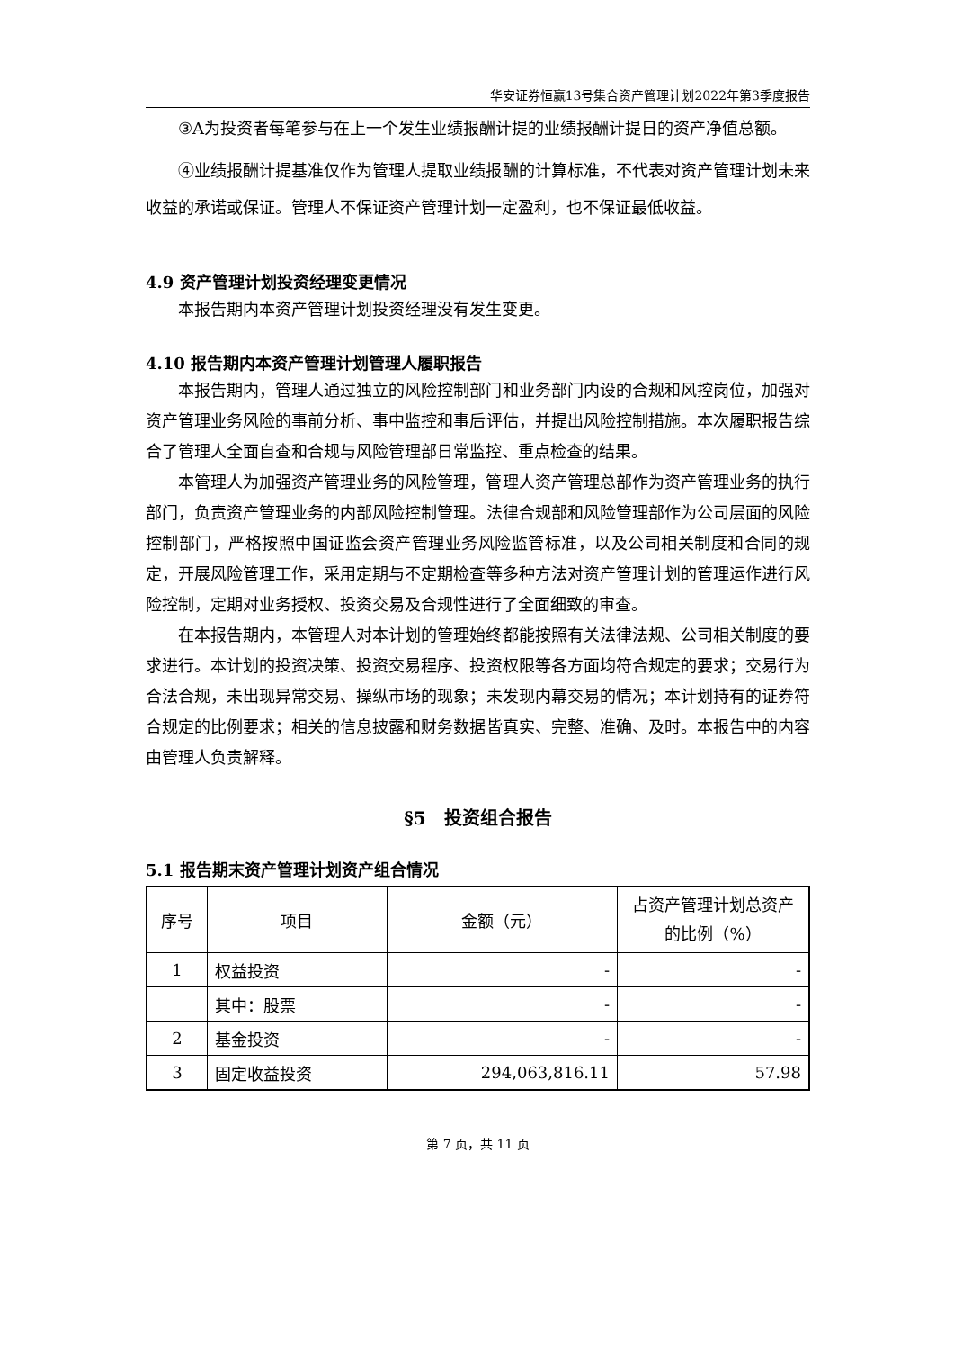华安证券恒赢13号集合资产管理计划2022年第3季度报告
③A为投资者每笔参与在上一个发生业绩报酬计提的业绩报酬计提日的资产净值总额。
④业绩报酬计提基准仅作为管理人提取业绩报酬的计算标准，不代表对资产管理计划未来收益的承诺或保证。管理人不保证资产管理计划一定盈利，也不保证最低收益。
4.9 资产管理计划投资经理变更情况
本报告期内本资产管理计划投资经理没有发生变更。
4.10 报告期内本资产管理计划管理人履职报告
本报告期内，管理人通过独立的风险控制部门和业务部门内设的合规和风控岗位，加强对资产管理业务风险的事前分析、事中监控和事后评估，并提出风险控制措施。本次履职报告综合了管理人全面自查和合规与风险管理部日常监控、重点检查的结果。
本管理人为加强资产管理业务的风险管理，管理人资产管理总部作为资产管理业务的执行部门，负责资产管理业务的内部风险控制管理。法律合规部和风险管理部作为公司层面的风险控制部门，严格按照中国证监会资产管理业务风险监管标准，以及公司相关制度和合同的规定，开展风险管理工作，采用定期与不定期检查等多种方法对资产管理计划的管理运作进行风险控制，定期对业务授权、投资交易及合规性进行了全面细致的审查。
在本报告期内，本管理人对本计划的管理始终都能按照有关法律法规、公司相关制度的要求进行。本计划的投资决策、投资交易程序、投资权限等各方面均符合规定的要求；交易行为合法合规，未出现异常交易、操纵市场的现象；未发现内幕交易的情况；本计划持有的证券符合规定的比例要求；相关的信息披露和财务数据皆真实、完整、准确、及时。本报告中的内容由管理人负责解释。
§5　投资组合报告
5.1 报告期末资产管理计划资产组合情况
| 序号 | 项目 | 金额（元） | 占资产管理计划总资产的比例（%） |
| --- | --- | --- | --- |
| 1 | 权益投资 | - | - |
| | 其中：股票 | - | - |
| 2 | 基金投资 | - | - |
| 3 | 固定收益投资 | 294,063,816.11 | 57.98 |
第 7 页，共 11 页